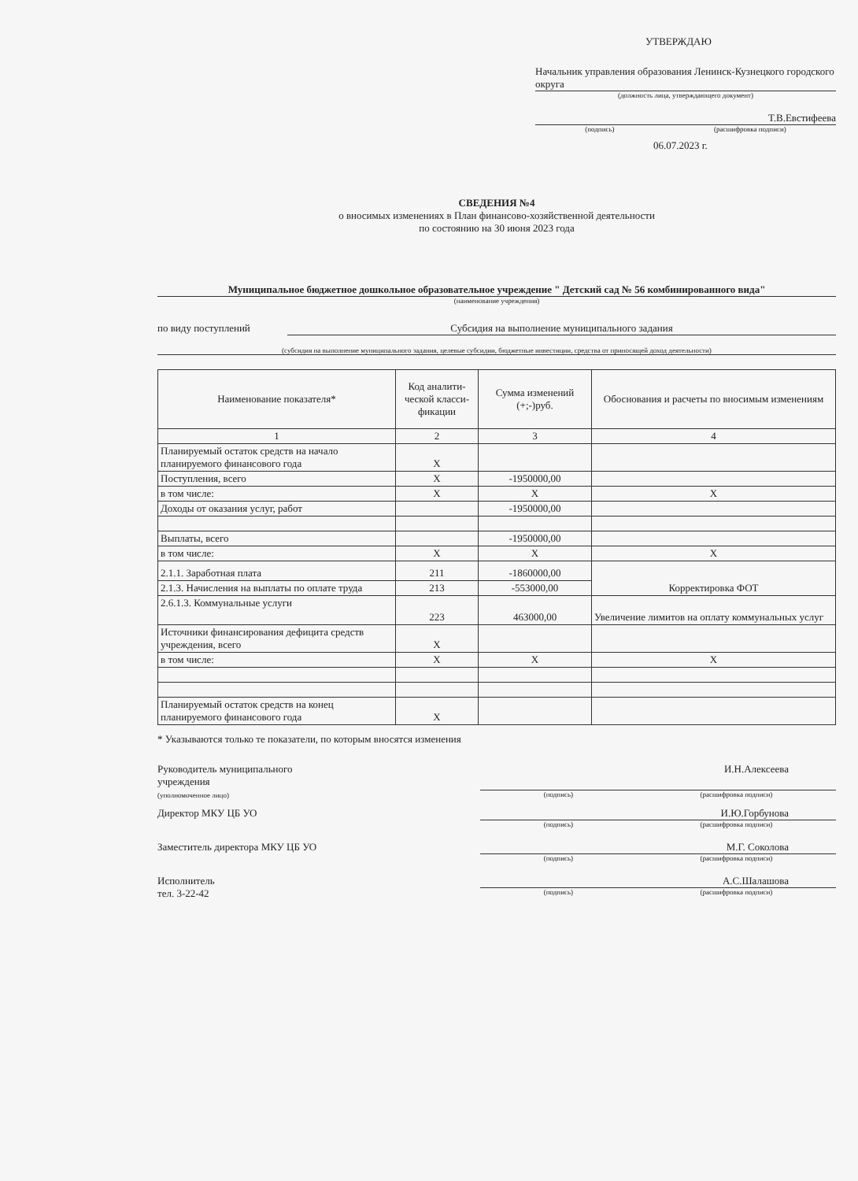УТВЕРЖДАЮ
Начальник управления образования Ленинск-Кузнецкого городского округа
(должность лица, утверждающего документ)
Т.В.Евстифеева
(подпись) (расшифровка подписи)
06.07.2023 г.
СВЕДЕНИЯ №4
о вносимых изменениях в План финансово-хозяйственной деятельности
по состоянию на 30 июня 2023 года
Муниципальное бюджетное дошкольное образовательное учреждение " Детский сад № 56 комбинированного вида"
(наименование учреждения)
по виду поступлений Субсидия на выполнение муниципального задания
(субсидия на выполнение муниципального задания, целевые субсидии, бюджетные инвестиции, средства от приносящей доход деятельности)
| Наименование показателя* | Код аналити-ческой класси-фикации | Сумма изменений (+;-)руб. | Обоснования и расчеты по вносимым изменениям |
| --- | --- | --- | --- |
| 1 | 2 | 3 | 4 |
| Планируемый остаток средств на начало планируемого финансового года | X | | |
| Поступления, всего | X | -1950000,00 | |
| в том числе: | X | X | X |
| Доходы от оказания услуг, работ | | -1950000,00 | |
| Выплаты, всего | | -1950000,00 | |
| в том числе: | X | X | X |
| 2.1.1. Заработная плата | 211 | -1860000,00 | Корректировка ФОТ |
| 2.1.3. Начисления на выплаты по оплате труда | 213 | -553000,00 | |
| 2.6.1.3. Коммунальные услуги | 223 | 463000,00 | Увеличение лимитов на оплату коммунальных услуг |
| Источники финансирования дефицита средств учреждения, всего | X | | |
| в том числе: | X | X | X |
| Планируемый остаток средств на конец планируемого финансового года | X | | |
* Указываются только те показатели, по которым вносятся изменения
Руководитель муниципального
учреждения
(уполномоченное лицо)
И.Н.Алексеева
(подпись) (расшифровка подписи)
Директор МКУ ЦБ УО И.Ю.Горбунова
(подпись) (расшифровка подписи)
Заместитель директора МКУ ЦБ УО М.Г. Соколова
(подпись) (расшифровка подписи)
Исполнитель
тел. 3-22-42
А.С.Шалашова
(подпись) (расшифровка подписи)